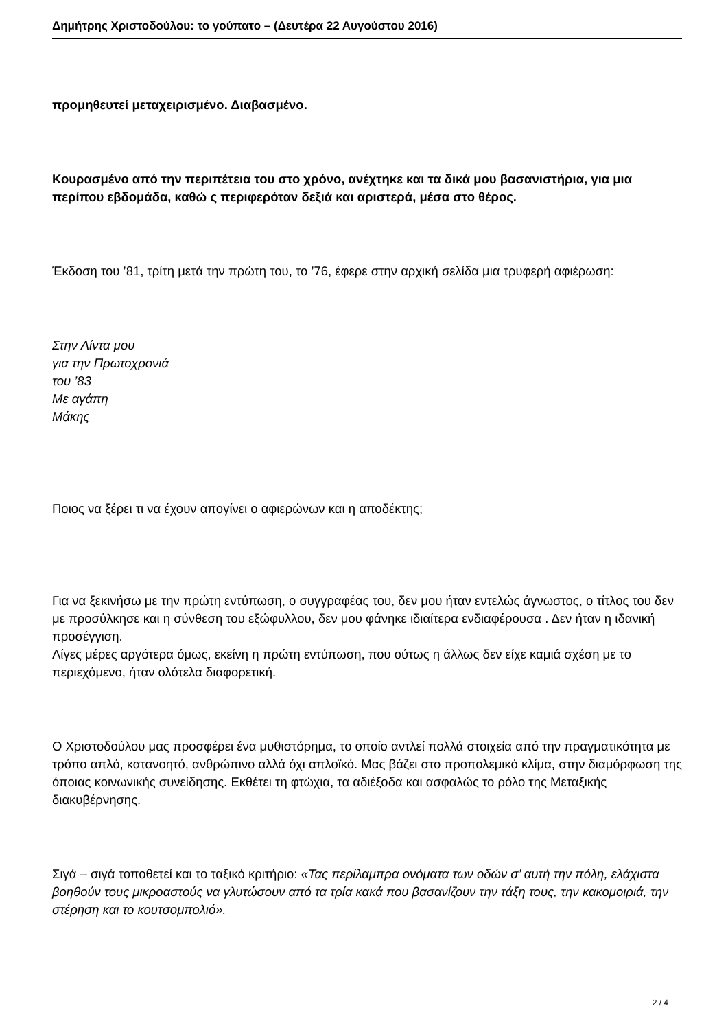Δημήτρης Χριστοδούλου: το γούπατο – (Δευτέρα 22 Αυγούστου 2016)
προμηθευτεί μεταχειρισμένο. Διαβασμένο.
Κουρασμένο από την περιπέτεια του στο χρόνο, ανέχτηκε και τα δικά μου βασανιστήρια, για μια περίπου εβδομάδα, καθώ ς περιφερόταν δεξιά και αριστερά, μέσα στο θέρος.
Έκδοση του ’81, τρίτη μετά την πρώτη του, το ’76, έφερε στην αρχική σελίδα μια τρυφερή αφιέρωση:
Στην Λίντα μου
για την Πρωτοχρονιά
του ’83
Με αγάπη
Μάκης
Ποιος να ξέρει τι να έχουν απογίνει ο αφιερώνων και η αποδέκτης;
Για να ξεκινήσω με την πρώτη εντύπωση, ο συγγραφέας του, δεν μου ήταν εντελώς άγνωστος, ο τίτλος του δεν με προσύλκησε και η σύνθεση του εξώφυλλου, δεν μου φάνηκε ιδιαίτερα ενδιαφέρουσα . Δεν ήταν η ιδανική προσέγγιση.
Λίγες μέρες αργότερα όμως, εκείνη η πρώτη εντύπωση, που ούτως η άλλως δεν είχε καμιά σχέση με το περιεχόμενο, ήταν ολότελα διαφορετική.
Ο Χριστοδούλου μας προσφέρει ένα μυθιστόρημα, το οποίο αντλεί πολλά στοιχεία από την πραγματικότητα με τρόπο απλό, κατανοητό, ανθρώπινο αλλά όχι απλοϊκό. Μας βάζει στο προπολεμικό κλίμα, στην διαμόρφωση της όποιας κοινωνικής συνείδησης. Εκθέτει τη φτώχια, τα αδιέξοδα και ασφαλώς το ρόλο της Μεταξικής διακυβέρνησης.
Σιγά – σιγά τοποθετεί και το ταξικό κριτήριο: «Τας περίλαμπρα ονόματα των οδών σ’ αυτή την πόλη, ελάχιστα βοηθούν τους μικροαστούς να γλυτώσουν από τα τρία κακά που βασανίζουν την τάξη τους, την κακομοιριά, την στέρηση και το κουτσομπολιό».
2 / 4